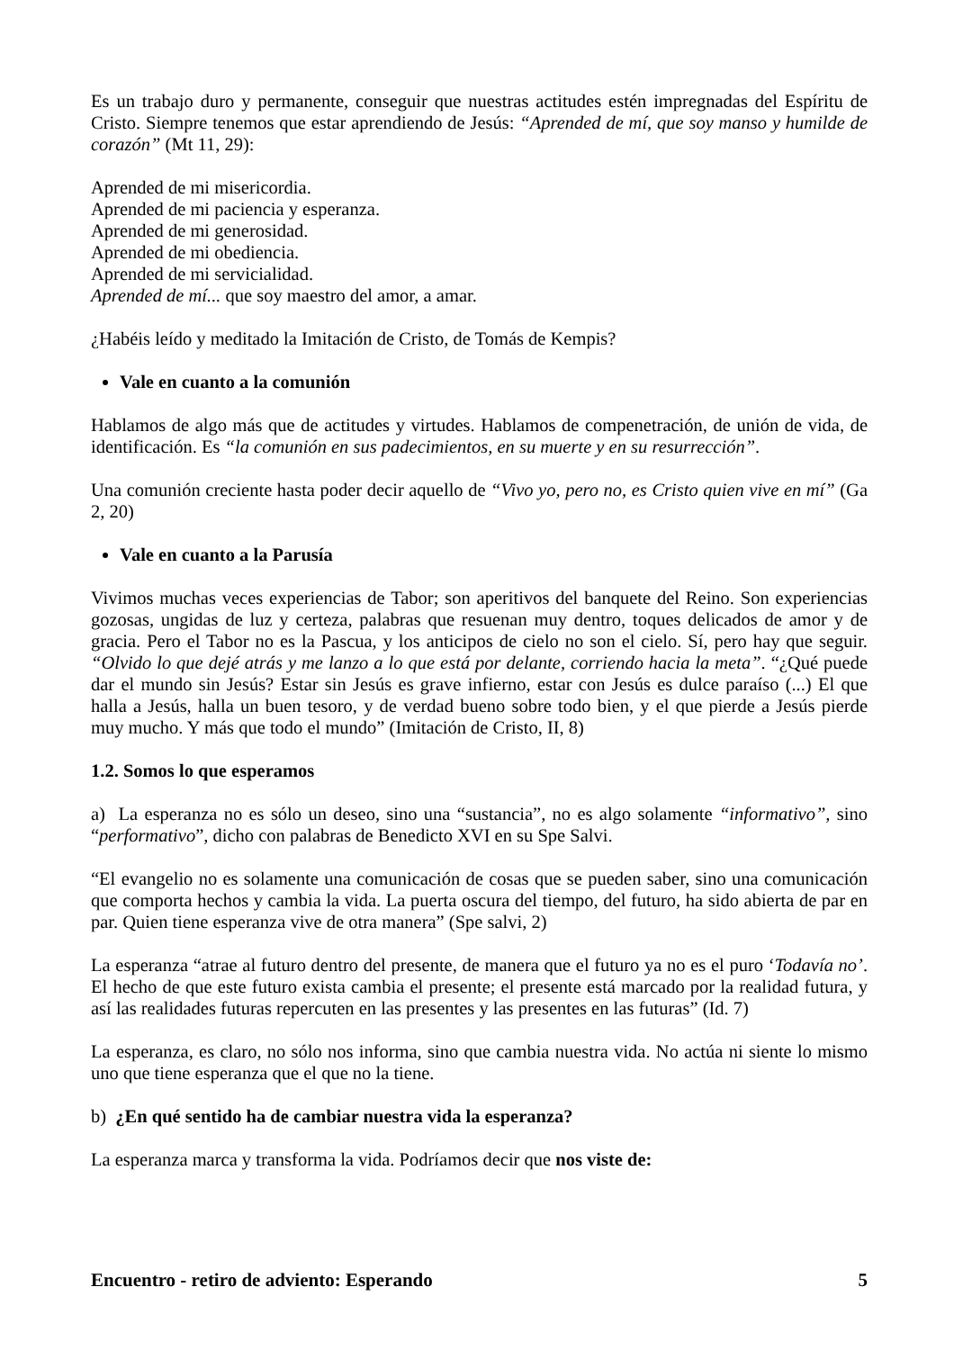Es un trabajo duro y permanente, conseguir que nuestras actitudes estén impregnadas del Espíritu de Cristo. Siempre tenemos que estar aprendiendo de Jesús: “Aprended de mí, que soy manso y humilde de corazón” (Mt 11, 29):
Aprended de mi misericordia.
Aprended de mi paciencia y esperanza.
Aprended de mi generosidad.
Aprended de mi obediencia.
Aprended de mi servicialidad.
Aprended de mí... que soy maestro del amor, a amar.
¿Habéis leído y meditado la Imitación de Cristo, de Tomás de Kempis?
Vale en cuanto a la comunión
Hablamos de algo más que de actitudes y virtudes. Hablamos de compenetración, de unión de vida, de identificación. Es “la comunión en sus padecimientos, en su muerte y en su resurrección”.
Una comunión creciente hasta poder decir aquello de “Vivo yo, pero no, es Cristo quien vive en mí” (Ga 2, 20)
Vale en cuanto a la Parusía
Vivimos muchas veces experiencias de Tabor; son aperitivos del banquete del Reino. Son experiencias gozosas, ungidas de luz y certeza, palabras que resuenan muy dentro, toques delicados de amor y de gracia. Pero el Tabor no es la Pascua, y los anticipos de cielo no son el cielo. Sí, pero hay que seguir. “Olvido lo que dejé atrás y me lanzo a lo que está por delante, corriendo hacia la meta”. “¿Qué puede dar el mundo sin Jesús? Estar sin Jesús es grave infierno, estar con Jesús es dulce paraíso (...) El que halla a Jesús, halla un buen tesoro, y de verdad bueno sobre todo bien, y el que pierde a Jesús pierde muy mucho. Y más que todo el mundo” (Imitación de Cristo, II, 8)
1.2. Somos lo que esperamos
a) La esperanza no es sólo un deseo, sino una “sustancia”, no es algo solamente “informativo”, sino “performativo”, dicho con palabras de Benedicto XVI en su Spe Salvi.
“El evangelio no es solamente una comunicación de cosas que se pueden saber, sino una comunicación que comporta hechos y cambia la vida. La puerta oscura del tiempo, del futuro, ha sido abierta de par en par. Quien tiene esperanza vive de otra manera” (Spe salvi, 2)
La esperanza “atrae al futuro dentro del presente, de manera que el futuro ya no es el puro ‘Todavía no’. El hecho de que este futuro exista cambia el presente; el presente está marcado por la realidad futura, y así las realidades futuras repercuten en las presentes y las presentes en las futuras” (Id. 7)
La esperanza, es claro, no sólo nos informa, sino que cambia nuestra vida. No actúa ni siente lo mismo uno que tiene esperanza que el que no la tiene.
b) ¿En qué sentido ha de cambiar nuestra vida la esperanza?
La esperanza marca y transforma la vida. Podríamos decir que nos viste de:
Encuentro - retiro de adviento: Esperando 5